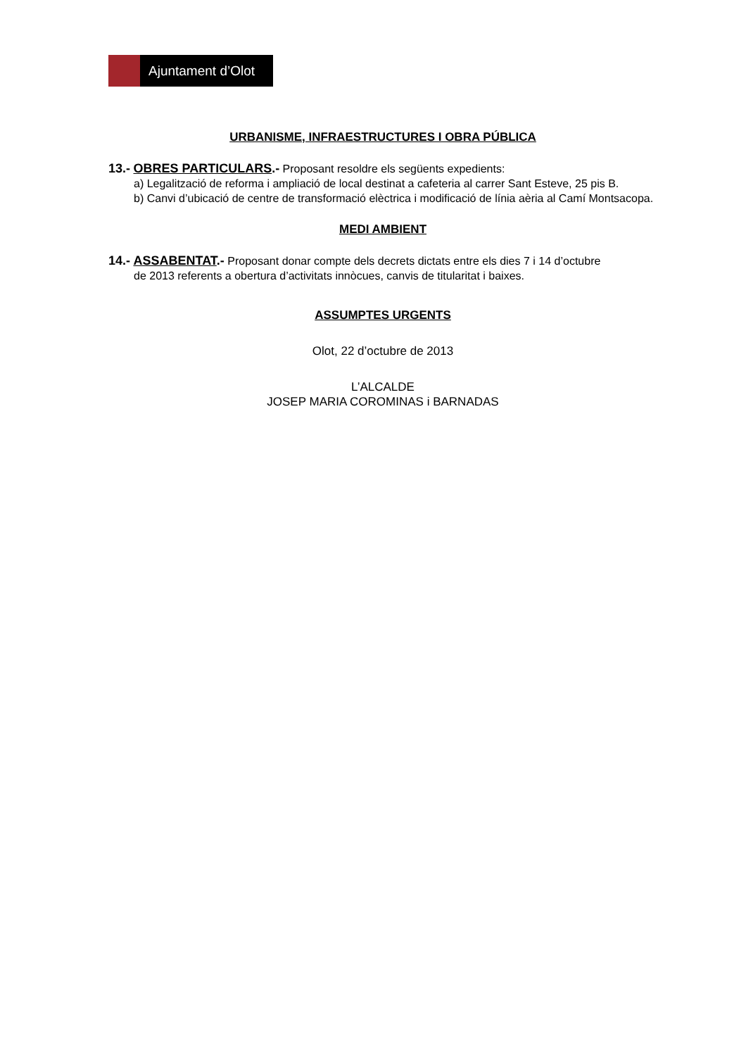Ajuntament d’Olot
URBANISME, INFRAESTRUCTURES I OBRA PÚBLICA
13.- OBRES PARTICULARS.- Proposant resoldre els següents expedients:
a) Legalització de reforma i ampliació de local destinat a cafeteria al carrer Sant Esteve, 25 pis B.
b) Canvi d’ubicació de centre de transformació elèctrica i modificació de línia aèria al Camí Montsacopa.
MEDI AMBIENT
14.- ASSABENTAT.- Proposant donar compte dels decrets dictats entre els dies 7 i 14 d’octubre
de 2013 referents a obertura d’activitats innòcues, canvis de titularitat i baixes.
ASSUMPTES URGENTS
Olot, 22 d’octubre de 2013
L’ALCALDE
JOSEP MARIA COROMINAS i BARNADAS